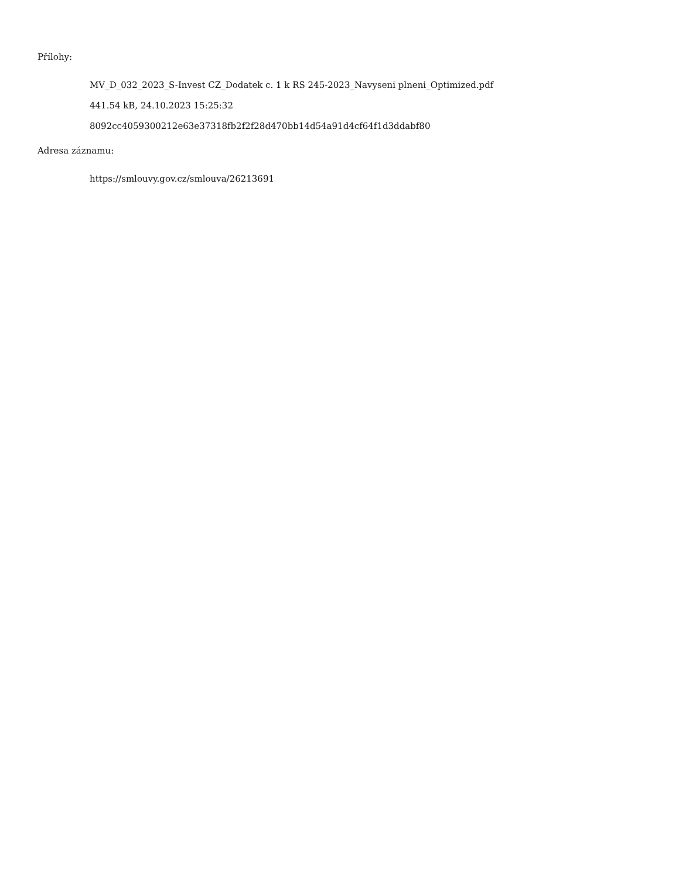Přílohy:
MV_D_032_2023_S-Invest CZ_Dodatek c. 1 k RS 245-2023_Navyseni plneni_Optimized.pdf
441.54 kB, 24.10.2023 15:25:32
8092cc4059300212e63e37318fb2f2f28d470bb14d54a91d4cf64f1d3ddabf80
Adresa záznamu:
https://smlouvy.gov.cz/smlouva/26213691